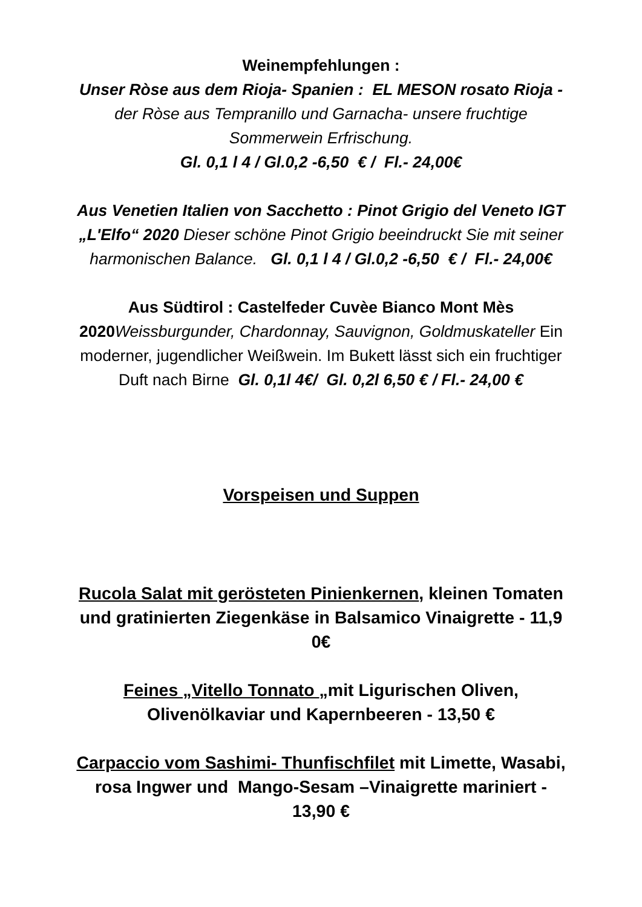Weinempfehlungen :
Unser Ròse aus dem Rioja- Spanien : EL MESON rosato Rioja -der Ròse aus Tempranillo und Garnacha- unsere fruchtige Sommerwein Erfrischung.
Gl. 0,1 l 4 / Gl.0,2 -6,50 € / Fl.- 24,00€
Aus Venetien Italien von Sacchetto : Pinot Grigio del Veneto IGT „L'Elfo“ 2020 Dieser schöne Pinot Grigio beeindruckt Sie mit seiner harmonischen Balance. Gl. 0,1 l 4 / Gl.0,2 -6,50 € / Fl.- 24,00€
Aus Südtirol : Castelfeder Cuvèe Bianco Mont Mès 2020 Weissburgunder, Chardonnay, Sauvignon, Goldmuskateller Ein moderner, jugendlicher Weißwein. Im Bukett lässt sich ein fruchtiger Duft nach Birne Gl. 0,1l 4€/ Gl. 0,2l 6,50 € / Fl.- 24,00 €
Vorspeisen und Suppen
Rucola Salat mit gerösteten Pinienkernen, kleinen Tomaten und gratinierten Ziegenkäse in Balsamico Vinaigrette - 11,9 0€
Feines „Vitello Tonnato „mit Ligurischen Oliven, Olivenölkaviar und Kapernbeeren - 13,50 €
Carpaccio vom Sashimi- Thunfischfilet mit Limette, Wasabi, rosa Ingwer und Mango-Sesam –Vinaigrette mariniert - 13,90 €